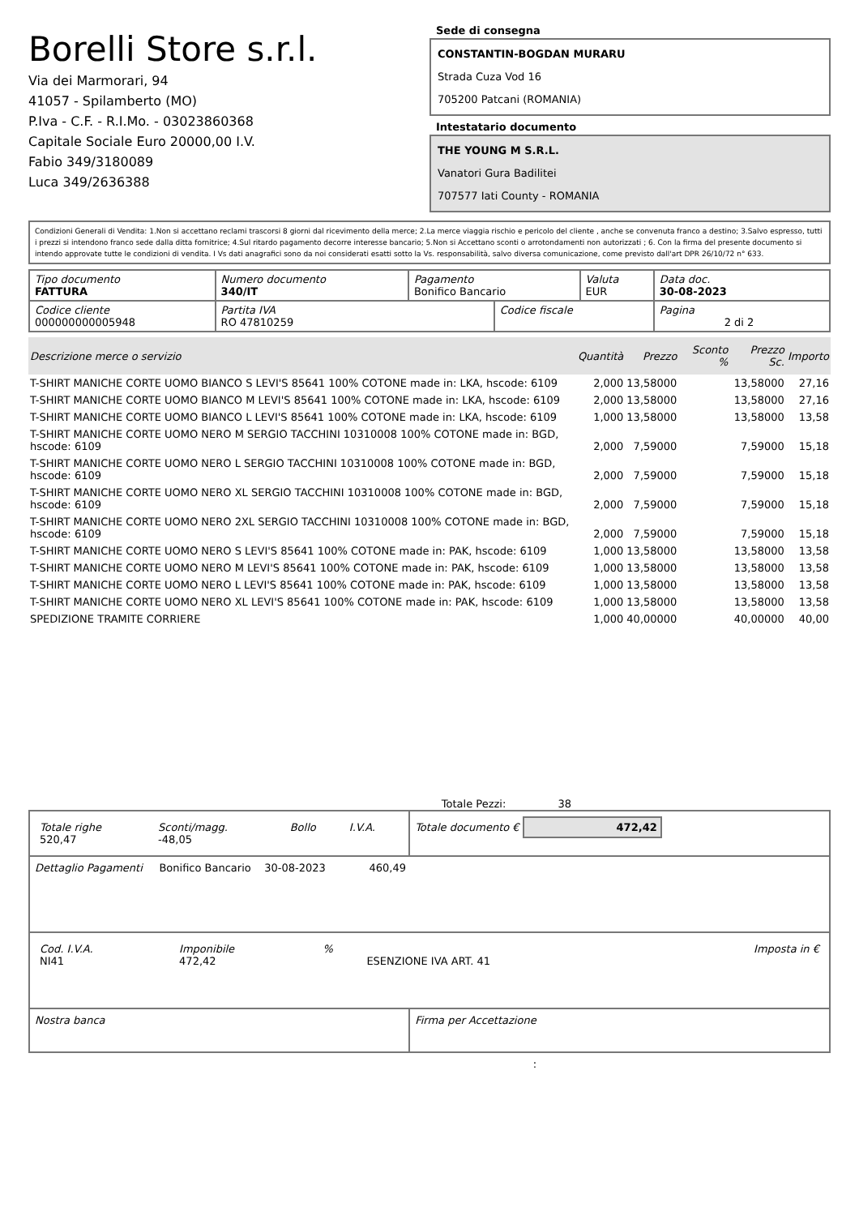Borelli Store s.r.l.
Via dei Marmorari, 94
41057 - Spilamberto (MO)
P.Iva - C.F. - R.I.Mo. - 03023860368
Capitale Sociale Euro 20000,00 I.V.
Fabio 349/3180089
Luca 349/2636388
Sede di consegna
CONSTANTIN-BOGDAN MURARU
Strada Cuza Vod 16
705200 Patcani (ROMANIA)
Intestatario documento
THE YOUNG M S.R.L.
Vanatori Gura Badilitei
707577 Iati County - ROMANIA
Condizioni Generali di Vendita: 1.Non si accettano reclami trascorsi 8 giorni dal ricevimento della merce; 2.La merce viaggia rischio e pericolo del cliente , anche se convenuta franco a destino; 3.Salvo espresso, tutti i prezzi si intendono franco sede dalla ditta fornitrice; 4.Sul ritardo pagamento decorre interesse bancario; 5.Non si Accettano sconti o arrotondamenti non autorizzati ; 6. Con la firma del presente documento si intendo approvate tutte le condizioni di vendita. I Vs dati anagrafici sono da noi considerati esatti sotto la Vs. responsabilità, salvo diversa comunicazione, come previsto dall'art DPR 26/10/72 n° 633.
| Tipo documento FATTURA | Numero documento 340/IT | Pagamento Bonifico Bancario | | Valuta EUR | Data doc. 30-08-2023 |
| Codice cliente 000000000005948 | Partita IVA RO 47810259 | | Codice fiscale | | Pagina 2 di 2 |
| Descrizione merce o servizio | Quantità | Prezzo | Sconto % | Prezzo Sc. | Importo |
| --- | --- | --- | --- | --- | --- |
| T-SHIRT MANICHE CORTE UOMO BIANCO S LEVI'S 85641 100% COTONE made in: LKA, hscode: 6109 | 2,000 | 13,58000 | | 13,58000 | 27,16 |
| T-SHIRT MANICHE CORTE UOMO BIANCO M LEVI'S 85641 100% COTONE made in: LKA, hscode: 6109 | 2,000 | 13,58000 | | 13,58000 | 27,16 |
| T-SHIRT MANICHE CORTE UOMO BIANCO L LEVI'S 85641 100% COTONE made in: LKA, hscode: 6109 | 1,000 | 13,58000 | | 13,58000 | 13,58 |
| T-SHIRT MANICHE CORTE UOMO NERO M SERGIO TACCHINI 10310008 100% COTONE made in: BGD, hscode: 6109 | 2,000 | 7,59000 | | 7,59000 | 15,18 |
| T-SHIRT MANICHE CORTE UOMO NERO L SERGIO TACCHINI 10310008 100% COTONE made in: BGD, hscode: 6109 | 2,000 | 7,59000 | | 7,59000 | 15,18 |
| T-SHIRT MANICHE CORTE UOMO NERO XL SERGIO TACCHINI 10310008 100% COTONE made in: BGD, hscode: 6109 | 2,000 | 7,59000 | | 7,59000 | 15,18 |
| T-SHIRT MANICHE CORTE UOMO NERO 2XL SERGIO TACCHINI 10310008 100% COTONE made in: BGD, hscode: 6109 | 2,000 | 7,59000 | | 7,59000 | 15,18 |
| T-SHIRT MANICHE CORTE UOMO NERO S LEVI'S 85641 100% COTONE made in: PAK, hscode: 6109 | 1,000 | 13,58000 | | 13,58000 | 13,58 |
| T-SHIRT MANICHE CORTE UOMO NERO M LEVI'S 85641 100% COTONE made in: PAK, hscode: 6109 | 1,000 | 13,58000 | | 13,58000 | 13,58 |
| T-SHIRT MANICHE CORTE UOMO NERO L LEVI'S 85641 100% COTONE made in: PAK, hscode: 6109 | 1,000 | 13,58000 | | 13,58000 | 13,58 |
| T-SHIRT MANICHE CORTE UOMO NERO XL LEVI'S 85641 100% COTONE made in: PAK, hscode: 6109 | 1,000 | 13,58000 | | 13,58000 | 13,58 |
| SPEDIZIONE TRAMITE CORRIERE | 1,000 | 40,00000 | | 40,00000 | 40,00 |
Totale Pezzi: 38
| / Totale righe 520,47 / Sconti/magg. -48,05 / Bollo / I.V.A. / | Totale documento € 472,42 |
| Dettaglio Pagamenti Bonifico Bancario 30-08-2023 460,49 | |
| / Cod. I.V.A. NI41 / Imponibile 472,42 / % / ESENZIONE IVA ART. 41 / Imposta in € / | |
| Nostra banca | Firma per Accettazione |
: